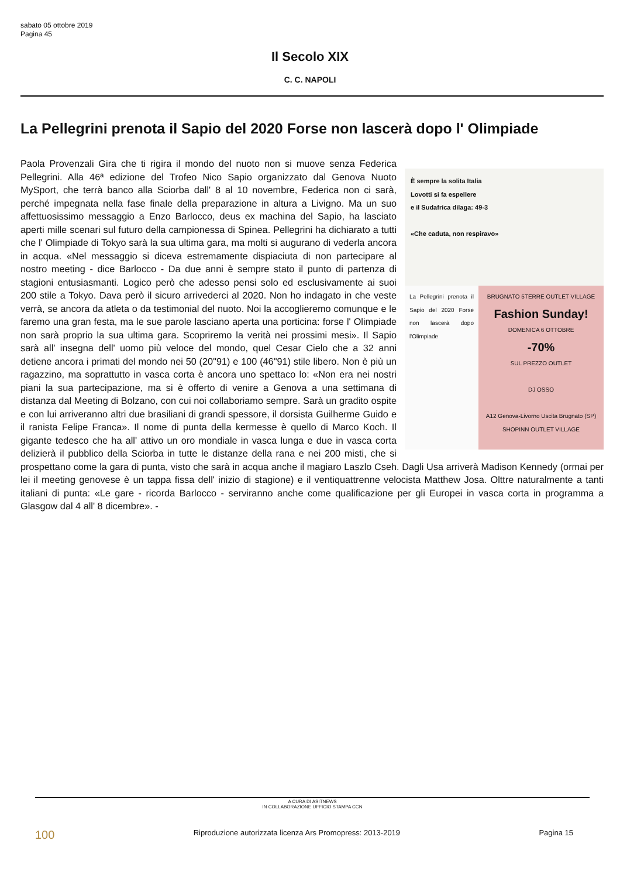sabato 05 ottobre 2019
Pagina 45
Il Secolo XIX
C. C. NAPOLI
La Pellegrini prenota il Sapio del 2020 Forse non lascerà dopo l' Olimpiade
È sempre la solita Italia
Lovotti si fa espellere
e il Sudafrica dilaga: 49-3
«Che caduta, non respiravo»
La Pellegrini prenota il Sapio del 2020 Forse non lascerà dopo l'Olimpiade
BRUGNATO 5TERRE OUTLET VILLAGE
Fashion Sunday!
DOMENICA 6 OTTOBRE
-70%
SUL PREZZO OUTLET
DJ OSSO
A12 Genova-Livorno Uscita Brugnato (SP)
SHOPINN OUTLET VILLAGE
Paola Provenzali Gira che ti rigira il mondo del nuoto non si muove senza Federica Pellegrini. Alla 46ª edizione del Trofeo Nico Sapio organizzato dal Genova Nuoto MySport, che terrà banco alla Sciorba dall' 8 al 10 novembre, Federica non ci sarà, perché impegnata nella fase finale della preparazione in altura a Livigno. Ma un suo affettuosissimo messaggio a Enzo Barlocco, deus ex machina del Sapio, ha lasciato aperti mille scenari sul futuro della campionessa di Spinea. Pellegrini ha dichiarato a tutti che l' Olimpiade di Tokyo sarà la sua ultima gara, ma molti si augurano di vederla ancora in acqua. «Nel messaggio si diceva estremamente dispiaciuta di non partecipare al nostro meeting - dice Barlocco - Da due anni è sempre stato il punto di partenza di stagioni entusiasmanti. Logico però che adesso pensi solo ed esclusivamente ai suoi 200 stile a Tokyo. Dava però il sicuro arrivederci al 2020. Non ho indagato in che veste verrà, se ancora da atleta o da testimonial del nuoto. Noi la accoglieremo comunque e le faremo una gran festa, ma le sue parole lasciano aperta una porticina: forse l' Olimpiade non sarà proprio la sua ultima gara. Scopriremo la verità nei prossimi mesi». Il Sapio sarà all' insegna dell' uomo più veloce del mondo, quel Cesar Cielo che a 32 anni detiene ancora i primati del mondo nei 50 (20"91) e 100 (46"91) stile libero. Non è più un ragazzino, ma soprattutto in vasca corta è ancora uno spettaco lo: «Non era nei nostri piani la sua partecipazione, ma si è offerto di venire a Genova a una settimana di distanza dal Meeting di Bolzano, con cui noi collaboriamo sempre. Sarà un gradito ospite e con lui arriveranno altri due brasiliani di grandi spessore, il dorsista Guilherme Guido e il ranista Felipe Franca». Il nome di punta della kermesse è quello di Marco Koch. Il gigante tedesco che ha all' attivo un oro mondiale in vasca lunga e due in vasca corta delizierà il pubblico della Sciorba in tutte le distanze della rana e nei 200 misti, che si prospettano come la gara di punta, visto che sarà in acqua anche il magiaro Laszlo Cseh. Dagli Usa arriverà Madison Kennedy (ormai per lei il meeting genovese è un tappa fissa dell' inizio di stagione) e il ventiquattrenne velocista Matthew Josa. Olttre naturalmente a tanti italiani di punta: «Le gare - ricorda Barlocco - serviranno anche come qualificazione per gli Europei in vasca corta in programma a Glasgow dal 4 all' 8 dicembre». -
A CURA DI ASITNEWS
IN COLLABORAZIONE UFFICIO STAMPA CCN
100 Riproduzione autorizzata licenza Ars Promopress: 2013-2019 Pagina 15